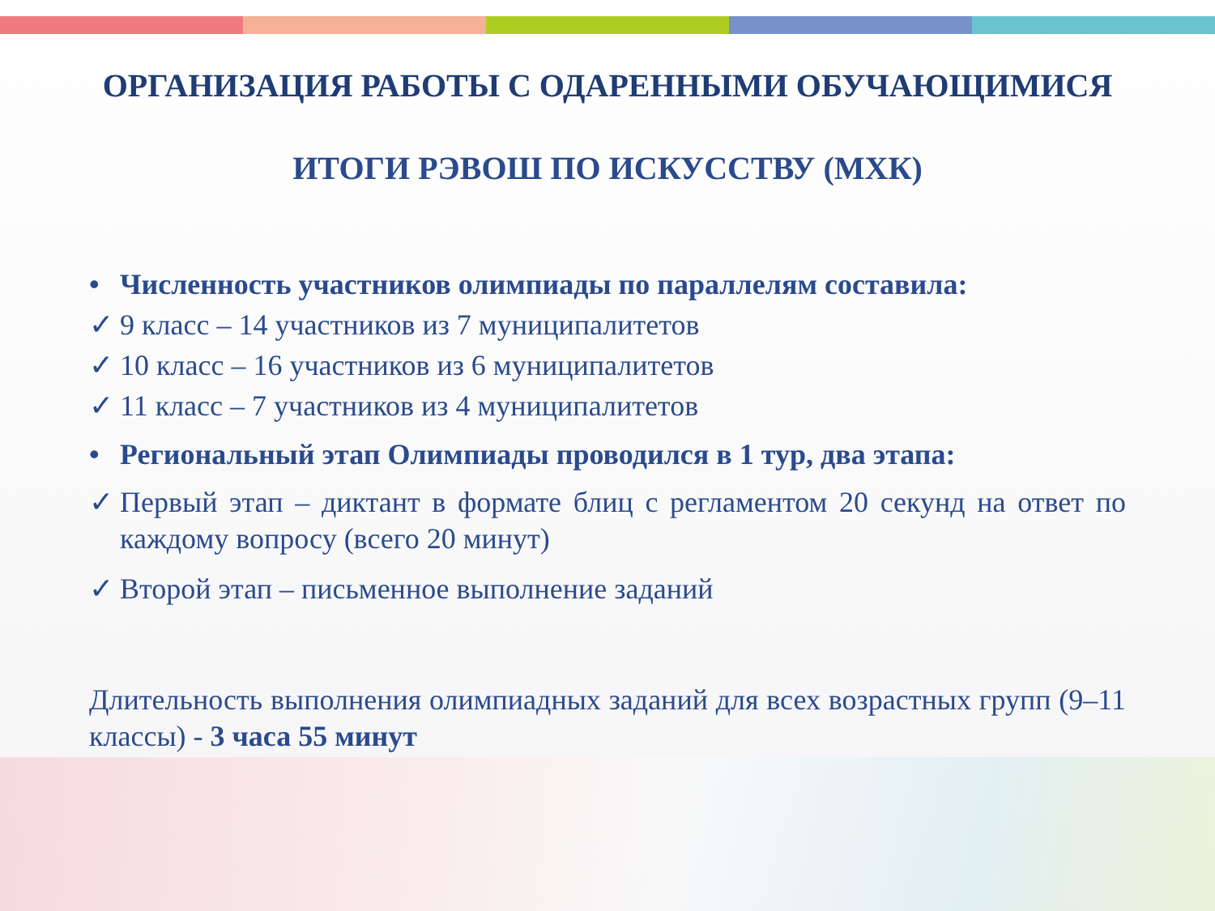ОРГАНИЗАЦИЯ РАБОТЫ С ОДАРЕННЫМИ ОБУЧАЮЩИМИСЯ
ИТОГИ РЭВОШ ПО ИСКУССТВУ (МХК)
• Численность участников олимпиады по параллелям составила:
✓ 9 класс – 14 участников из 7 муниципалитетов
✓ 10 класс – 16 участников из 6 муниципалитетов
✓ 11 класс – 7 участников из 4 муниципалитетов
• Региональный этап Олимпиады проводился в 1 тур, два этапа:
✓ Первый этап – диктант в формате блиц с регламентом 20 секунд на ответ по каждому вопросу (всего 20 минут)
✓ Второй этап – письменное выполнение заданий
Длительность выполнения олимпиадных заданий для всех возрастных групп (9–11 классы) - 3 часа 55 минут